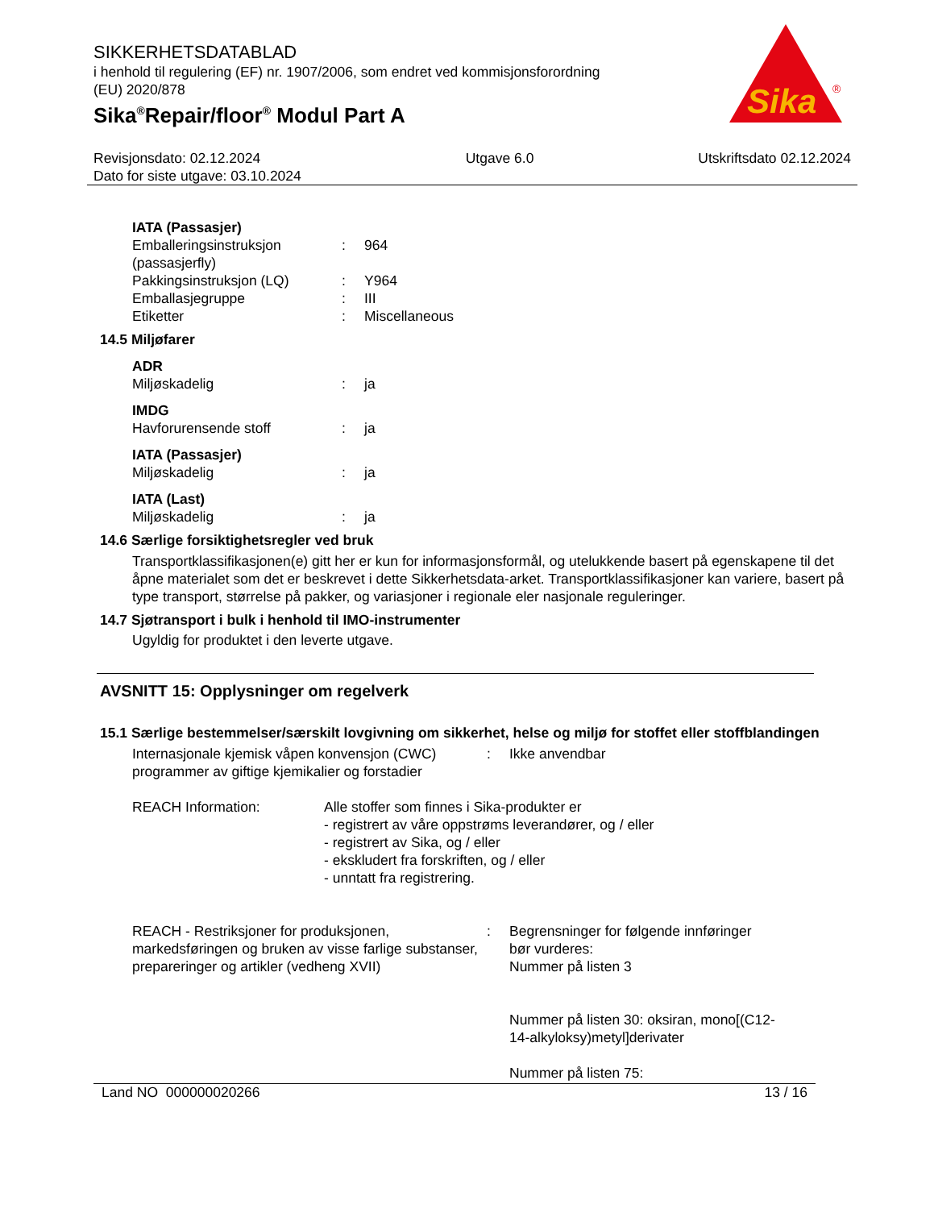Sika
®
SIKKERHETSDATABLAD
i henhold til regulering (EF) nr. 1907/2006, som endret ved kommisjonsforordning
(EU) 2020/878
Sika<sup>®</sup>Repair/floor<sup>®</sup> Modul Part A
Revisjonsdato: 02.12.2024
Dato for siste utgave: 03.10.2024
Utgave 6.0 Utskriftsdato 02.12.2024
IATA (Passasjer)
Emballeringsinstruksjon (passasjerfly)
: 964
Pakkingsinstruksjon (LQ) : Y964
Emballasjegruppe : III
Etiketter : Miscellaneous
14.5 Miljøfarer
ADR
Miljøskadelig : ja
IMDG
Havforurensende stoff : ja
IATA (Passasjer)
Miljøskadelig : ja
IATA (Last)
Miljøskadelig : ja
14.6 Særlige forsiktighetsregler ved bruk
Transportklassifikasjonen(e) gitt her er kun for informasjonsformål, og utelukkende basert på egenskapene til det åpne materialet som det er beskrevet i dette Sikkerhetsdata-arket. Transportklassifikasjoner kan variere, basert på type transport, størrelse på pakker, og variasjoner i regionale eler nasjonale reguleringer.
14.7 Sjøtransport i bulk i henhold til IMO-instrumenter
Ugyldig for produktet i den leverte utgave.
AVSNITT 15: Opplysninger om regelverk
15.1 Særlige bestemmelser/særskilt lovgivning om sikkerhet, helse og miljø for stoffet eller stoffblandingen
Internasjonale kjemisk våpen konvensjon (CWC) programmer av giftige kjemikalier og forstadier
: Ikke anvendbar
REACH Information: Alle stoffer som finnes i Sika-produkter er
- registrert av våre oppstrøms leverandører, og / eller
- registrert av Sika, og / eller
- ekskludert fra forskriften, og / eller
- unntatt fra registrering.
REACH - Restriksjoner for produksjonen, markedsføringen og bruken av visse farlige substanser, prepareringer og artikler (vedheng XVII)
: Begrensninger for følgende innføringer bør vurderes:
Nummer på listen 3
Nummer på listen 30: oksiran, mono[(C12-14-alkyloksy)metyl]derivater
Nummer på listen 75:
Land NO 000000020266 13 / 16